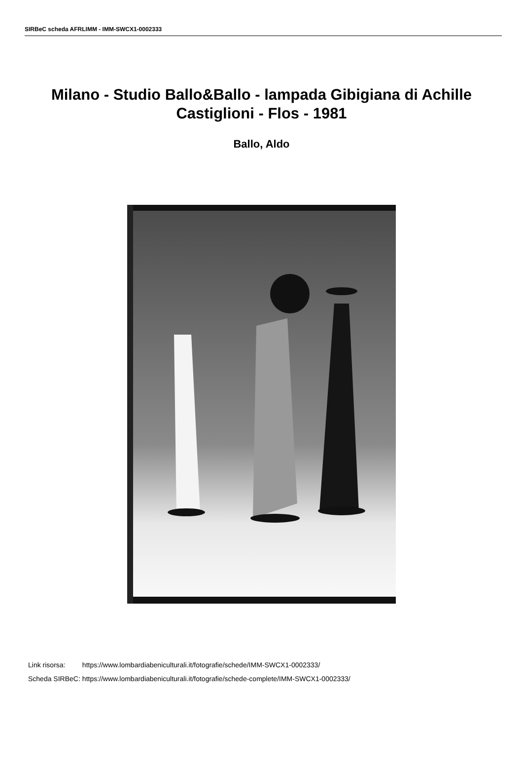SIRBeC scheda AFRLIMM - IMM-SWCX1-0002333
Milano - Studio Ballo&Ballo - lampada Gibigiana di Achille Castiglioni - Flos - 1981
Ballo, Aldo
| Link risorsa: | https://www.lombardiabeniculturali.it/fotografie/schede/IMM-SWCX1-0002333/ |
| Scheda SIRBeC: | https://www.lombardiabeniculturali.it/fotografie/schede-complete/IMM-SWCX1-0002333/ |